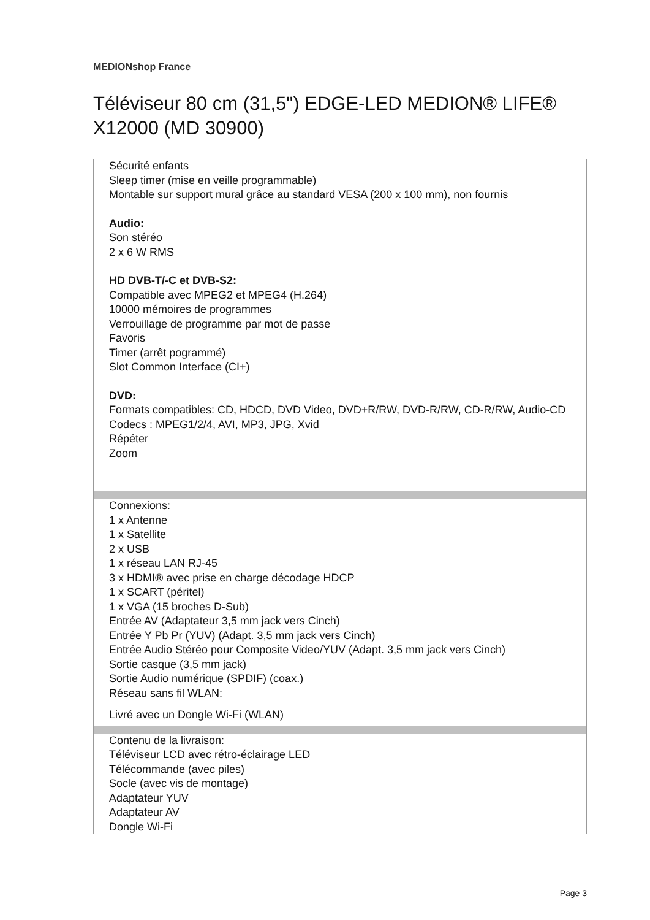MEDIONshop France
Téléviseur 80 cm (31,5") EDGE-LED MEDION® LIFE® X12000 (MD 30900)
Sécurité enfants
Sleep timer (mise en veille programmable)
Montable sur support mural grâce au standard VESA (200 x 100 mm), non fournis
Audio:
Son stéréo
2 x 6 W RMS
HD DVB-T/-C et DVB-S2:
Compatible avec MPEG2 et MPEG4 (H.264)
10000 mémoires de programmes
Verrouillage de programme par mot de passe
Favoris
Timer (arrêt pogrammé)
Slot Common Interface (CI+)
DVD:
Formats compatibles: CD, HDCD, DVD Video, DVD+R/RW, DVD-R/RW, CD-R/RW, Audio-CD
Codecs : MPEG1/2/4, AVI, MP3, JPG, Xvid
Répéter
Zoom
Connexions:
1 x Antenne
1 x Satellite
2 x USB
1 x réseau LAN RJ-45
3 x HDMI® avec prise en charge décodage HDCP
1 x SCART (péritel)
1 x VGA (15 broches D-Sub)
Entrée AV (Adaptateur 3,5 mm jack vers Cinch)
Entrée Y Pb Pr (YUV) (Adapt. 3,5 mm jack vers Cinch)
Entrée Audio Stéréo pour Composite Video/YUV (Adapt. 3,5 mm jack vers Cinch)
Sortie casque (3,5 mm jack)
Sortie Audio numérique (SPDIF) (coax.)
Réseau sans fil WLAN:
Livré avec un Dongle Wi-Fi (WLAN)
Contenu de la livraison:
Téléviseur LCD avec rétro-éclairage LED
Télécommande (avec piles)
Socle (avec vis de montage)
Adaptateur YUV
Adaptateur AV
Dongle Wi-Fi
Page 3